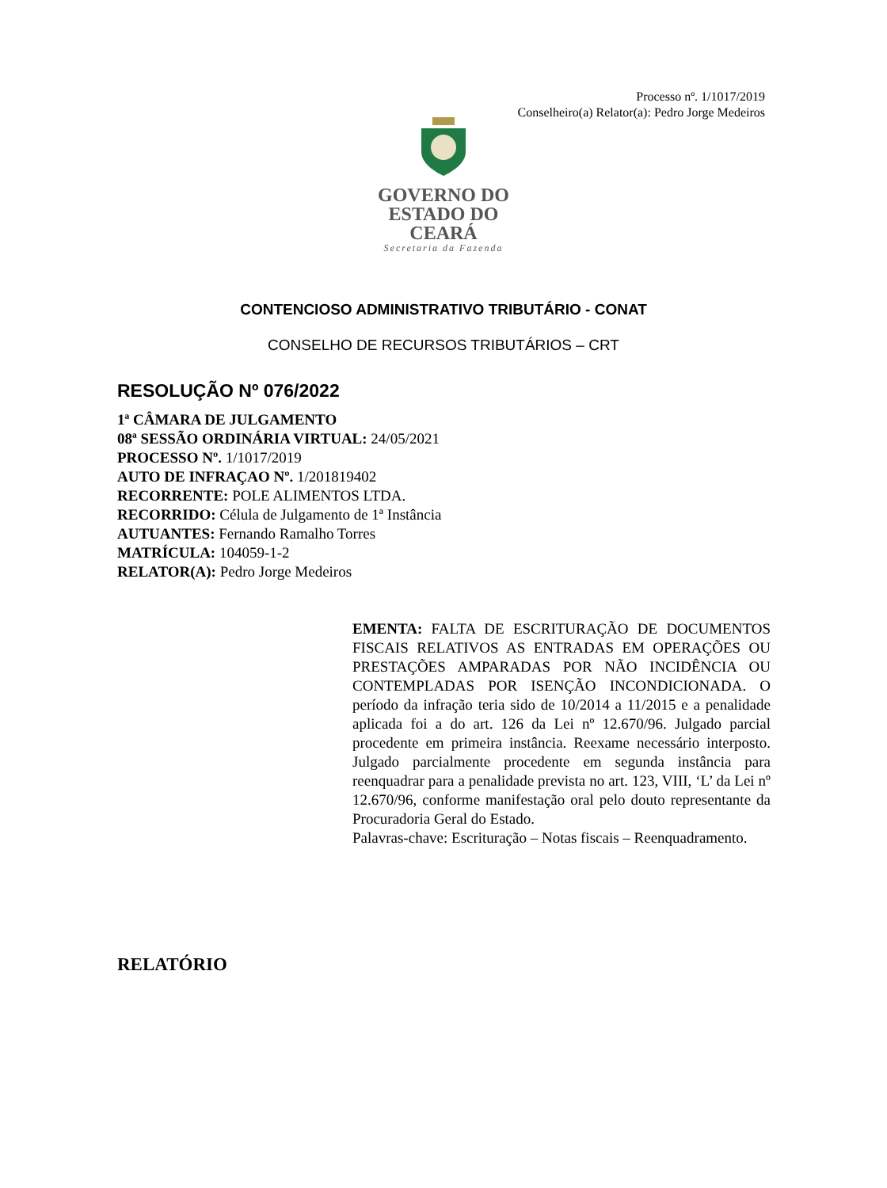Processo nº. 1/1017/2019
Conselheiro(a) Relator(a): Pedro Jorge Medeiros
GOVERNO DO
ESTADO DO CEARÁ
Secretaria da Fazenda
CONTENCIOSO ADMINISTRATIVO TRIBUTÁRIO - CONAT
CONSELHO DE RECURSOS TRIBUTÁRIOS – CRT
RESOLUÇÃO Nº 076/2022
1ª CÂMARA DE JULGAMENTO
08ª SESSÃO ORDINÁRIA VIRTUAL: 24/05/2021
PROCESSO Nº. 1/1017/2019
AUTO DE INFRAÇAO Nº. 1/201819402
RECORRENTE: POLE ALIMENTOS LTDA.
RECORRIDO: Célula de Julgamento de 1ª Instância
AUTUANTES: Fernando Ramalho Torres
MATRÍCULA: 104059-1-2
RELATOR(A): Pedro Jorge Medeiros
EMENTA: FALTA DE ESCRITURAÇÃO DE DOCUMENTOS FISCAIS RELATIVOS AS ENTRADAS EM OPERAÇÕES OU PRESTAÇÕES AMPARADAS POR NÃO INCIDÊNCIA OU CONTEMPLADAS POR ISENÇÃO INCONDICIONADA. O período da infração teria sido de 10/2014 a 11/2015 e a penalidade aplicada foi a do art. 126 da Lei nº 12.670/96. Julgado parcial procedente em primeira instância. Reexame necessário interposto. Julgado parcialmente procedente em segunda instância para reenquadrar para a penalidade prevista no art. 123, VIII, ‘L’ da Lei nº 12.670/96, conforme manifestação oral pelo douto representante da Procuradoria Geral do Estado.
Palavras-chave: Escrituração – Notas fiscais – Reenquadramento.
RELATÓRIO